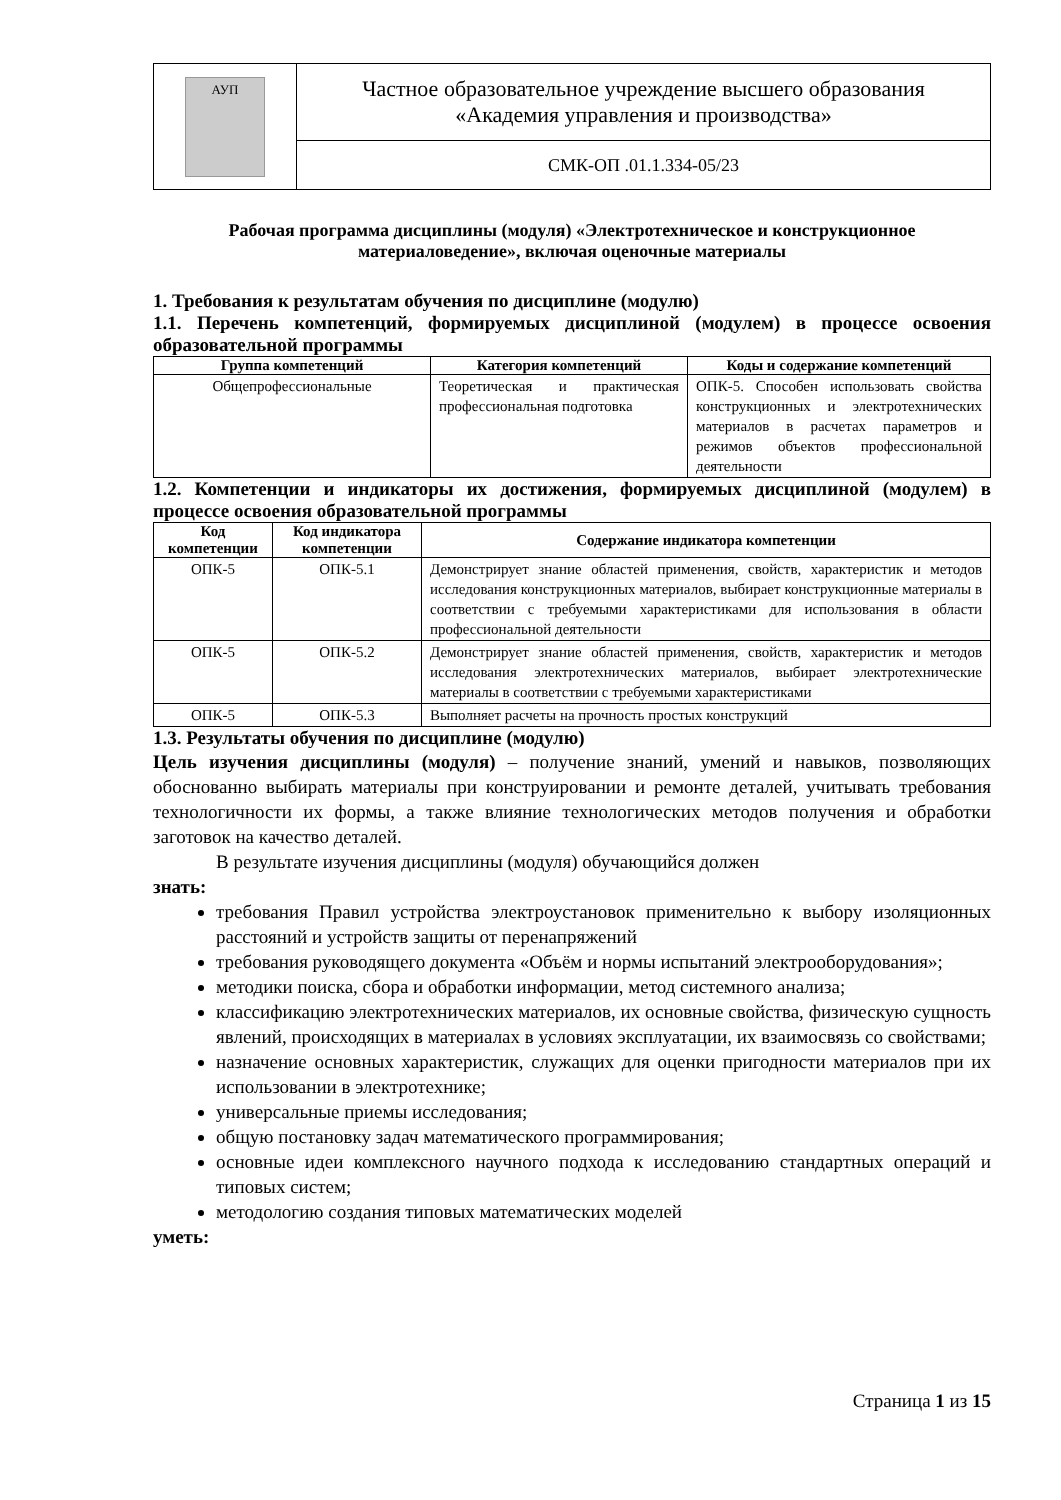| АУП | Частное образовательное учреждение высшего образования «Академия управления и производства» |
| | СМК-ОП .01.1.334-05/23 |
Рабочая программа дисциплины (модуля) «Электротехническое и конструкционное материаловедение», включая оценочные материалы
1. Требования к результатам обучения по дисциплине (модулю)
1.1. Перечень компетенций, формируемых дисциплиной (модулем) в процессе освоения образовательной программы
| Группа компетенций | Категория компетенций | Коды и содержание компетенций |
| --- | --- | --- |
| Общепрофессиональные | Теоретическая и практическая профессиональная подготовка | ОПК-5. Способен использовать свойства конструкционных и электротехнических материалов в расчетах параметров и режимов объектов профессиональной деятельности |
1.2. Компетенции и индикаторы их достижения, формируемых дисциплиной (модулем) в процессе освоения образовательной программы
| Код компетенции | Код индикатора компетенции | Содержание индикатора компетенции |
| --- | --- | --- |
| ОПК-5 | ОПК-5.1 | Демонстрирует знание областей применения, свойств, характеристик и методов исследования конструкционных материалов, выбирает конструкционные материалы в соответствии с требуемыми характеристиками для использования в области профессиональной деятельности |
| ОПК-5 | ОПК-5.2 | Демонстрирует знание областей применения, свойств, характеристик и методов исследования электротехнических материалов, выбирает электротехнические материалы в соответствии с требуемыми характеристиками |
| ОПК-5 | ОПК-5.3 | Выполняет расчеты на прочность простых конструкций |
1.3. Результаты обучения по дисциплине (модулю)
Цель изучения дисциплины (модуля) – получение знаний, умений и навыков, позволяющих обоснованно выбирать материалы при конструировании и ремонте деталей, учитывать требования технологичности их формы, а также влияние технологических методов получения и обработки заготовок на качество деталей.
В результате изучения дисциплины (модуля) обучающийся должен
знать:
требования Правил устройства электроустановок применительно к выбору изоляционных расстояний и устройств защиты от перенапряжений
требования руководящего документа «Объём и нормы испытаний электрооборудования»;
методики поиска, сбора и обработки информации, метод системного анализа;
классификацию электротехнических материалов, их основные свойства, физическую сущность явлений, происходящих в материалах в условиях эксплуатации, их взаимосвязь со свойствами;
назначение основных характеристик, служащих для оценки пригодности материалов при их использовании в электротехнике;
универсальные приемы исследования;
общую постановку задач математического программирования;
основные идеи комплексного научного подхода к исследованию стандартных операций и типовых систем;
методологию создания типовых математических моделей
уметь:
Страница 1 из 15